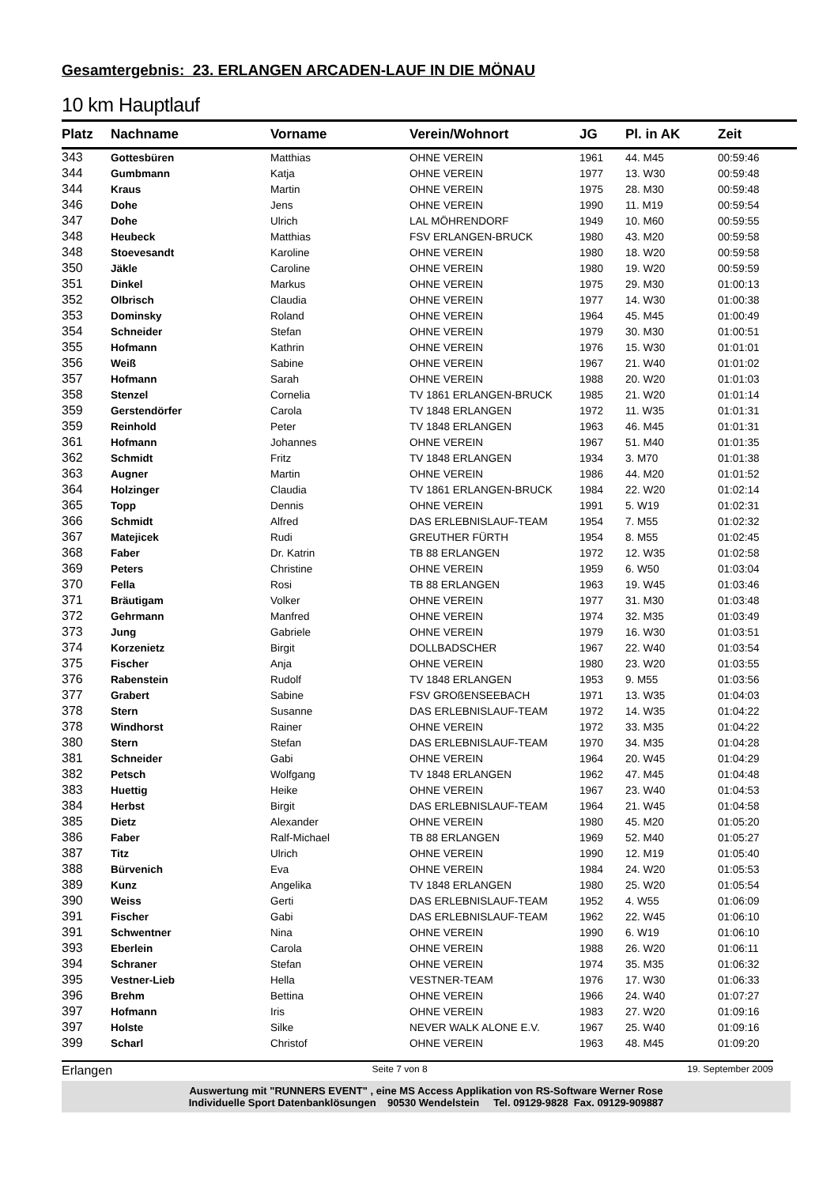Gesamtergebnis: 23. ERLANGEN ARCADEN-LAUF IN DIE MÖNAU
10 km Hauptlauf
| Platz | Nachname | Vorname | Verein/Wohnort | JG | Pl. in AK | Zeit |
| --- | --- | --- | --- | --- | --- | --- |
| 343 | Gottesbüren | Matthias | OHNE VEREIN | 1961 | 44. M45 | 00:59:46 |
| 344 | Gumbmann | Katja | OHNE VEREIN | 1977 | 13. W30 | 00:59:48 |
| 344 | Kraus | Martin | OHNE VEREIN | 1975 | 28. M30 | 00:59:48 |
| 346 | Dohe | Jens | OHNE VEREIN | 1990 | 11. M19 | 00:59:54 |
| 347 | Dohe | Ulrich | LAL MÖHRENDORF | 1949 | 10. M60 | 00:59:55 |
| 348 | Heubeck | Matthias | FSV ERLANGEN-BRUCK | 1980 | 43. M20 | 00:59:58 |
| 348 | Stoevesandt | Karoline | OHNE VEREIN | 1980 | 18. W20 | 00:59:58 |
| 350 | Jäkle | Caroline | OHNE VEREIN | 1980 | 19. W20 | 00:59:59 |
| 351 | Dinkel | Markus | OHNE VEREIN | 1975 | 29. M30 | 01:00:13 |
| 352 | Olbrisch | Claudia | OHNE VEREIN | 1977 | 14. W30 | 01:00:38 |
| 353 | Dominsky | Roland | OHNE VEREIN | 1964 | 45. M45 | 01:00:49 |
| 354 | Schneider | Stefan | OHNE VEREIN | 1979 | 30. M30 | 01:00:51 |
| 355 | Hofmann | Kathrin | OHNE VEREIN | 1976 | 15. W30 | 01:01:01 |
| 356 | Weiß | Sabine | OHNE VEREIN | 1967 | 21. W40 | 01:01:02 |
| 357 | Hofmann | Sarah | OHNE VEREIN | 1988 | 20. W20 | 01:01:03 |
| 358 | Stenzel | Cornelia | TV 1861 ERLANGEN-BRUCK | 1985 | 21. W20 | 01:01:14 |
| 359 | Gerstendörfer | Carola | TV 1848 ERLANGEN | 1972 | 11. W35 | 01:01:31 |
| 359 | Reinhold | Peter | TV 1848 ERLANGEN | 1963 | 46. M45 | 01:01:31 |
| 361 | Hofmann | Johannes | OHNE VEREIN | 1967 | 51. M40 | 01:01:35 |
| 362 | Schmidt | Fritz | TV 1848 ERLANGEN | 1934 | 3. M70 | 01:01:38 |
| 363 | Augner | Martin | OHNE VEREIN | 1986 | 44. M20 | 01:01:52 |
| 364 | Holzinger | Claudia | TV 1861 ERLANGEN-BRUCK | 1984 | 22. W20 | 01:02:14 |
| 365 | Topp | Dennis | OHNE VEREIN | 1991 | 5. W19 | 01:02:31 |
| 366 | Schmidt | Alfred | DAS ERLEBNISLAUF-TEAM | 1954 | 7. M55 | 01:02:32 |
| 367 | Matejicek | Rudi | GREUTHER FÜRTH | 1954 | 8. M55 | 01:02:45 |
| 368 | Faber | Dr. Katrin | TB 88 ERLANGEN | 1972 | 12. W35 | 01:02:58 |
| 369 | Peters | Christine | OHNE VEREIN | 1959 | 6. W50 | 01:03:04 |
| 370 | Fella | Rosi | TB 88 ERLANGEN | 1963 | 19. W45 | 01:03:46 |
| 371 | Bräutigam | Volker | OHNE VEREIN | 1977 | 31. M30 | 01:03:48 |
| 372 | Gehrmann | Manfred | OHNE VEREIN | 1974 | 32. M35 | 01:03:49 |
| 373 | Jung | Gabriele | OHNE VEREIN | 1979 | 16. W30 | 01:03:51 |
| 374 | Korzenietz | Birgit | DOLLBADSCHER | 1967 | 22. W40 | 01:03:54 |
| 375 | Fischer | Anja | OHNE VEREIN | 1980 | 23. W20 | 01:03:55 |
| 376 | Rabenstein | Rudolf | TV 1848 ERLANGEN | 1953 | 9. M55 | 01:03:56 |
| 377 | Grabert | Sabine | FSV GROßENSEEBACH | 1971 | 13. W35 | 01:04:03 |
| 378 | Stern | Susanne | DAS ERLEBNISLAUF-TEAM | 1972 | 14. W35 | 01:04:22 |
| 378 | Windhorst | Rainer | OHNE VEREIN | 1972 | 33. M35 | 01:04:22 |
| 380 | Stern | Stefan | DAS ERLEBNISLAUF-TEAM | 1970 | 34. M35 | 01:04:28 |
| 381 | Schneider | Gabi | OHNE VEREIN | 1964 | 20. W45 | 01:04:29 |
| 382 | Petsch | Wolfgang | TV 1848 ERLANGEN | 1962 | 47. M45 | 01:04:48 |
| 383 | Huettig | Heike | OHNE VEREIN | 1967 | 23. W40 | 01:04:53 |
| 384 | Herbst | Birgit | DAS ERLEBNISLAUF-TEAM | 1964 | 21. W45 | 01:04:58 |
| 385 | Dietz | Alexander | OHNE VEREIN | 1980 | 45. M20 | 01:05:20 |
| 386 | Faber | Ralf-Michael | TB 88 ERLANGEN | 1969 | 52. M40 | 01:05:27 |
| 387 | Titz | Ulrich | OHNE VEREIN | 1990 | 12. M19 | 01:05:40 |
| 388 | Bürvenich | Eva | OHNE VEREIN | 1984 | 24. W20 | 01:05:53 |
| 389 | Kunz | Angelika | TV 1848 ERLANGEN | 1980 | 25. W20 | 01:05:54 |
| 390 | Weiss | Gerti | DAS ERLEBNISLAUF-TEAM | 1952 | 4. W55 | 01:06:09 |
| 391 | Fischer | Gabi | DAS ERLEBNISLAUF-TEAM | 1962 | 22. W45 | 01:06:10 |
| 391 | Schwentner | Nina | OHNE VEREIN | 1990 | 6. W19 | 01:06:10 |
| 393 | Eberlein | Carola | OHNE VEREIN | 1988 | 26. W20 | 01:06:11 |
| 394 | Schraner | Stefan | OHNE VEREIN | 1974 | 35. M35 | 01:06:32 |
| 395 | Vestner-Lieb | Hella | VESTNER-TEAM | 1976 | 17. W30 | 01:06:33 |
| 396 | Brehm | Bettina | OHNE VEREIN | 1966 | 24. W40 | 01:07:27 |
| 397 | Hofmann | Iris | OHNE VEREIN | 1983 | 27. W20 | 01:09:16 |
| 397 | Holste | Silke | NEVER WALK ALONE E.V. | 1967 | 25. W40 | 01:09:16 |
| 399 | Scharl | Christof | OHNE VEREIN | 1963 | 48. M45 | 01:09:20 |
Erlangen Seite 7 von 8 19. September 2009
Auswertung mit "RUNNERS EVENT" , eine MS Access Applikation von RS-Software Werner Rose
Individuelle Sport Datenbanklösungen 90530 Wendelstein Tel. 09129-9828 Fax. 09129-909887